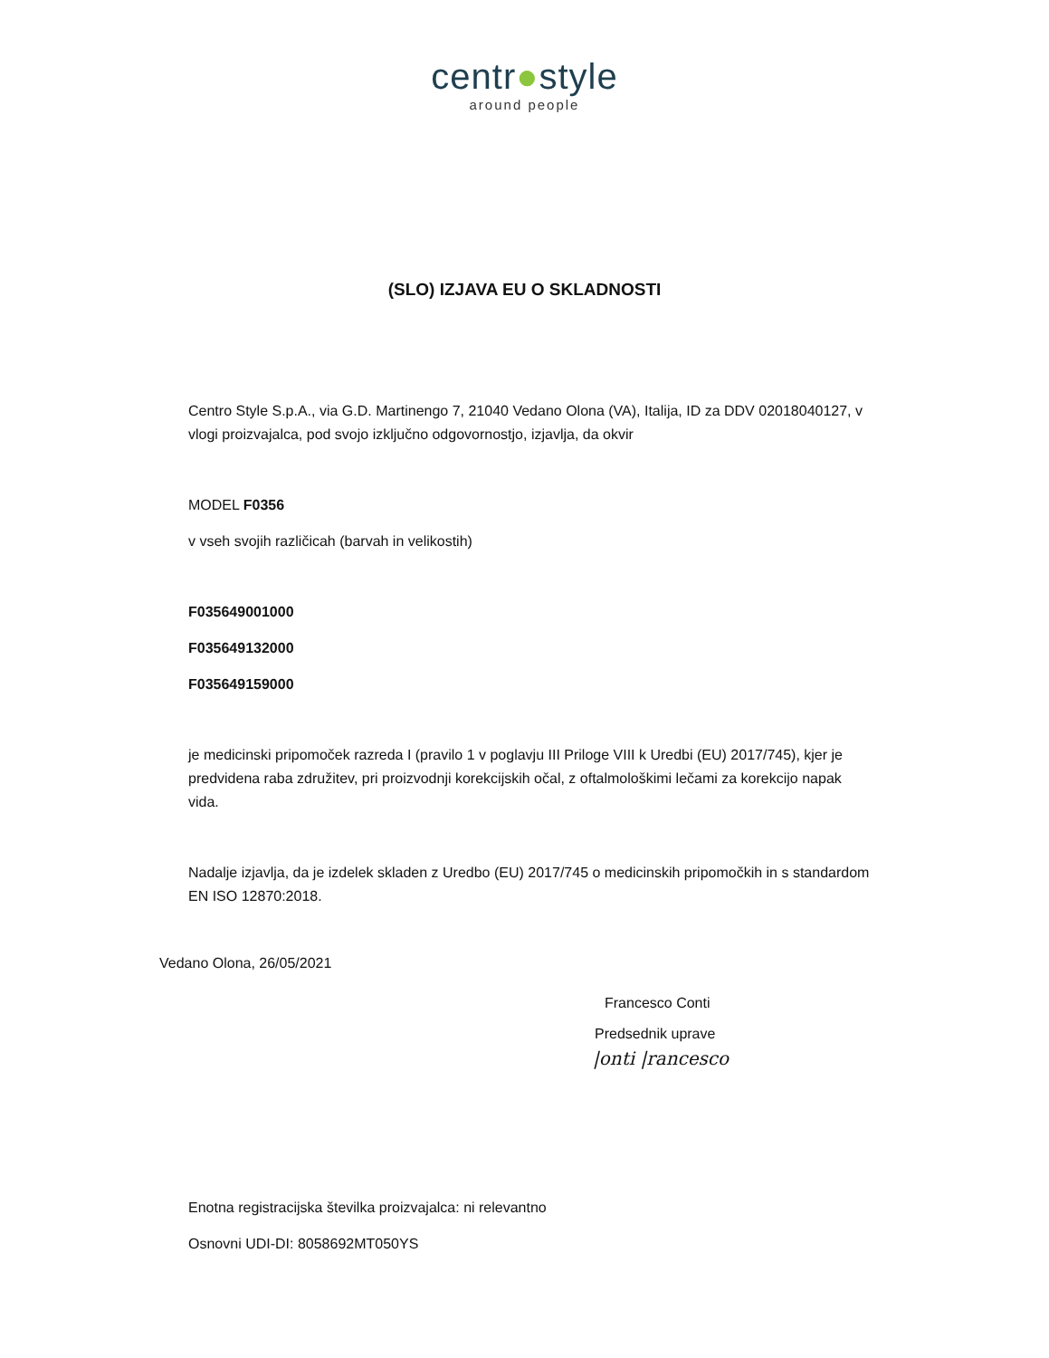centr●style
around people
(SLO) IZJAVA EU O SKLADNOSTI
Centro Style S.p.A., via G.D. Martinengo 7, 21040 Vedano Olona (VA), Italija, ID za DDV 02018040127, v vlogi proizvajalca, pod svojo izključno odgovornostjo, izjavlja, da okvir
MODEL F0356
v vseh svojih različicah (barvah in velikostih)
F035649001000
F035649132000
F035649159000
je medicinski pripomoček razreda I (pravilo 1 v poglavju III Priloge VIII k Uredbi (EU) 2017/745), kjer je predvidena raba združitev, pri proizvodnji korekcijskih očal, z oftalmološkimi lečami za korekcijo napak vida.
Nadalje izjavlja, da je izdelek skladen z Uredbo (EU) 2017/745 o medicinskih pripomočkih in s standardom EN ISO 12870:2018.
Vedano Olona, 26/05/2021
Francesco Conti
Predsednik uprave
|onti |rancesco
Enotna registracijska številka proizvajalca: ni relevantno
Osnovni UDI-DI: 8058692MT050YS